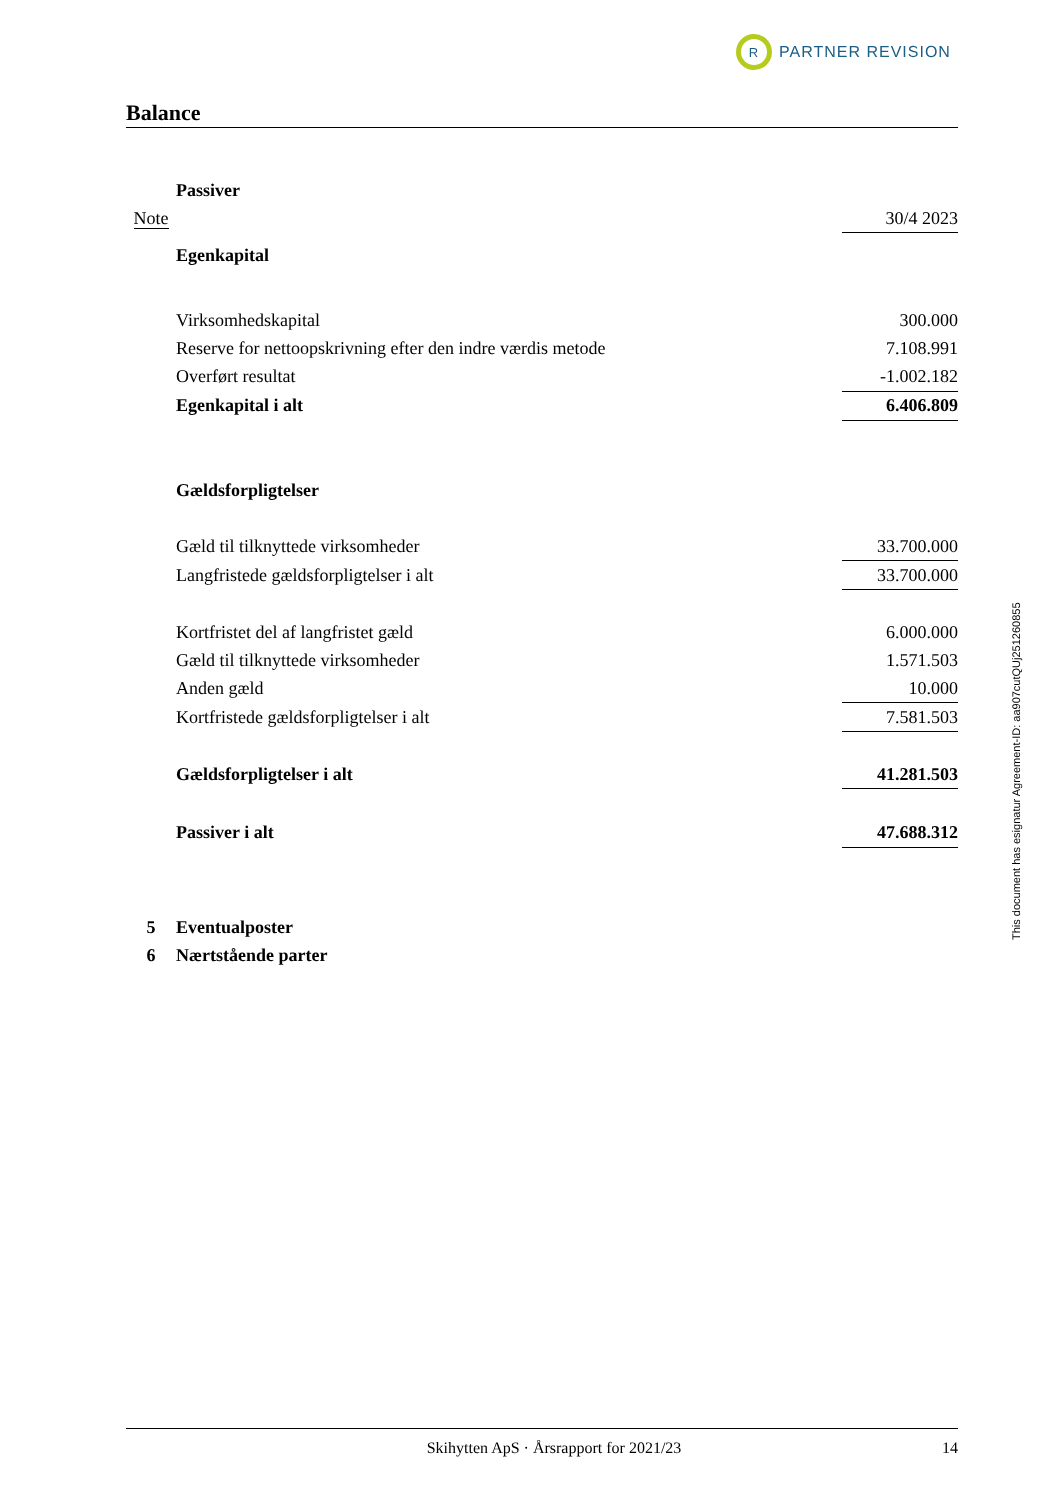R
PARTNER REVISION
Balance
| | Passiver | |
| Note | | 30/4 2023 |
| | Egenkapital | |
| | Virksomhedskapital | 300.000 |
| | Reserve for nettoopskrivning efter den indre værdis metode | 7.108.991 |
| | Overført resultat | -1.002.182 |
| | Egenkapital i alt | 6.406.809 |
| | Gældsforpligtelser | |
| | Gæld til tilknyttede virksomheder | 33.700.000 |
| | Langfristede gældsforpligtelser i alt | 33.700.000 |
| | Kortfristet del af langfristet gæld | 6.000.000 |
| | Gæld til tilknyttede virksomheder | 1.571.503 |
| | Anden gæld | 10.000 |
| | Kortfristede gældsforpligtelser i alt | 7.581.503 |
| | Gældsforpligtelser i alt | 41.281.503 |
| | Passiver i alt | 47.688.312 |
| 5 | Eventualposter | |
| 6 | Nærtstående parter | |
This document has esignatur Agreement-ID: aa907cutQUj251260855
Skihytten ApS · Årsrapport for 2021/23 14